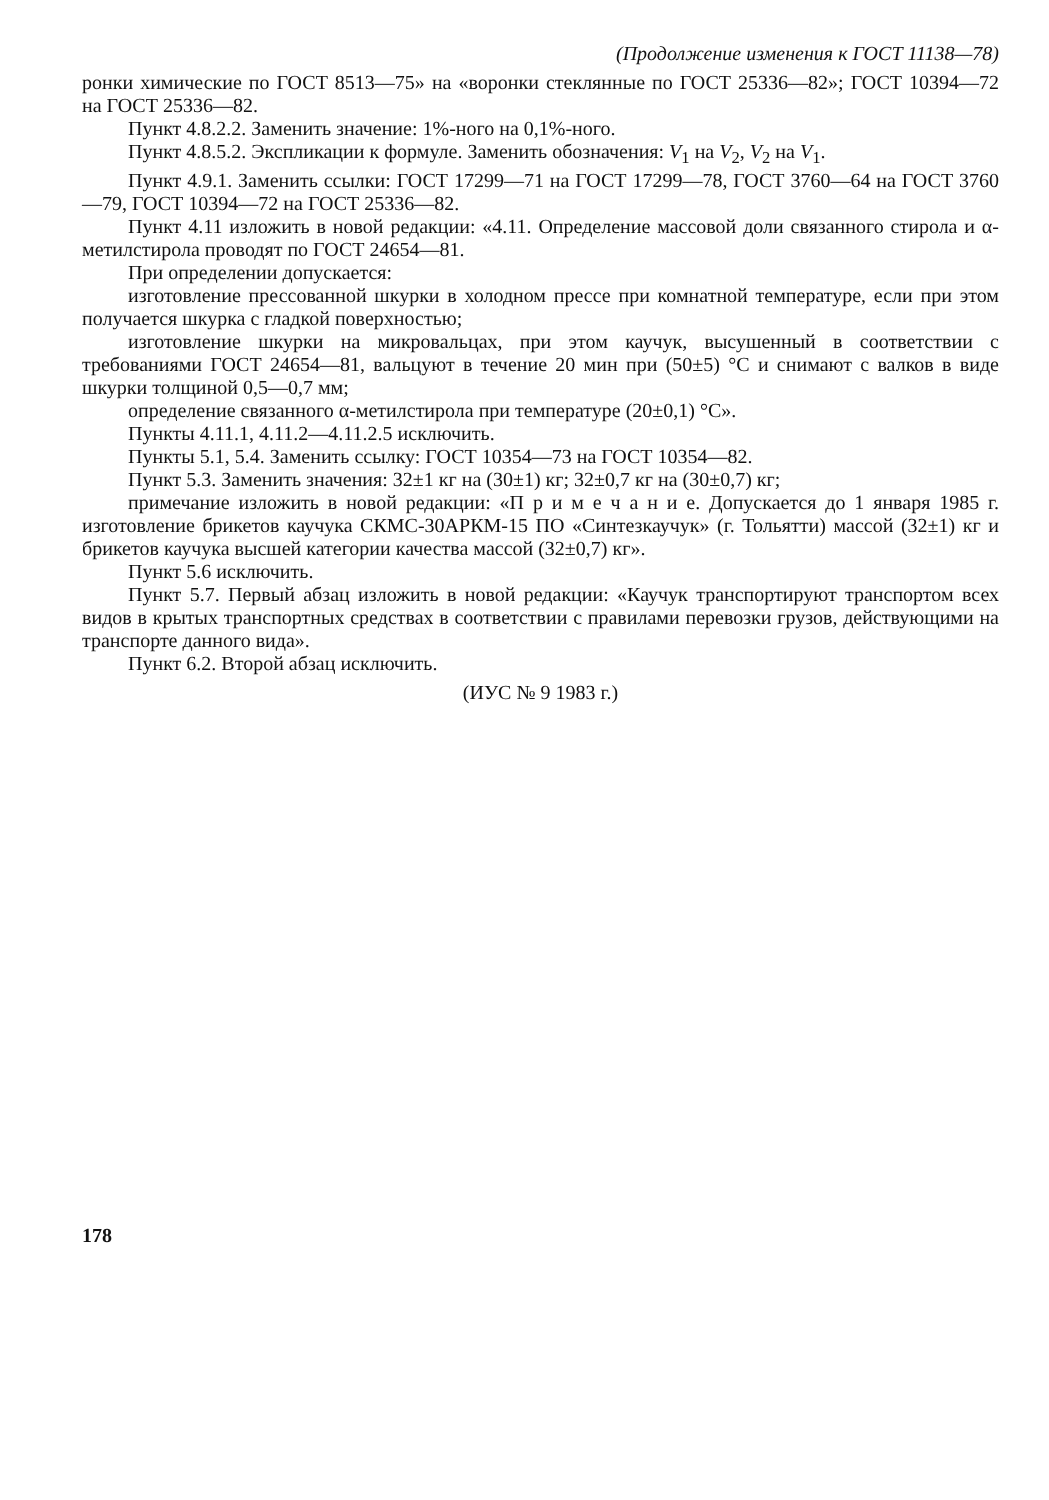(Продолжение изменения к ГОСТ 11138—78)
ронки химические по ГОСТ 8513—75» на «воронки стеклянные по ГОСТ 25336—82»; ГОСТ 10394—72 на ГОСТ 25336—82.
Пункт 4.8.2.2. Заменить значение: 1%-ного на 0,1%-ного.
Пункт 4.8.5.2. Экспликации к формуле. Заменить обозначения: V<sub>1</sub> на V<sub>2</sub>, V<sub>2</sub> на V<sub>1</sub>.
Пункт 4.9.1. Заменить ссылки: ГОСТ 17299—71 на ГОСТ 17299—78, ГОСТ 3760—64 на ГОСТ 3760—79, ГОСТ 10394—72 на ГОСТ 25336—82.
Пункт 4.11 изложить в новой редакции: «4.11. Определение массовой доли связанного стирола и α-метилстирола проводят по ГОСТ 24654—81.
При определении допускается:
изготовление прессованной шкурки в холодном прессе при комнатной температуре, если при этом получается шкурка с гладкой поверхностью;
изготовление шкурки на микровальцах, при этом каучук, высушенный в соответствии с требованиями ГОСТ 24654—81, вальцуют в течение 20 мин при (50±5) °С и снимают с валков в виде шкурки толщиной 0,5—0,7 мм;
определение связанного α-метилстирола при температуре (20±0,1) °С».
Пункты 4.11.1, 4.11.2—4.11.2.5 исключить.
Пункты 5.1, 5.4. Заменить ссылку: ГОСТ 10354—73 на ГОСТ 10354—82.
Пункт 5.3. Заменить значения: 32±1 кг на (30±1) кг; 32±0,7 кг на (30±0,7) кг;
примечание изложить в новой редакции: «П р и м е ч а н и е. Допускается до 1 января 1985 г. изготовление брикетов каучука СКМС-30АРКМ-15 ПО «Синтезкаучук» (г. Тольятти) массой (32±1) кг и брикетов каучука высшей категории качества массой (32±0,7) кг».
Пункт 5.6 исключить.
Пункт 5.7. Первый абзац изложить в новой редакции: «Каучук транспортируют транспортом всех видов в крытых транспортных средствах в соответствии с правилами перевозки грузов, действующими на транспорте данного вида».
Пункт 6.2. Второй абзац исключить.
(ИУС № 9 1983 г.)
178